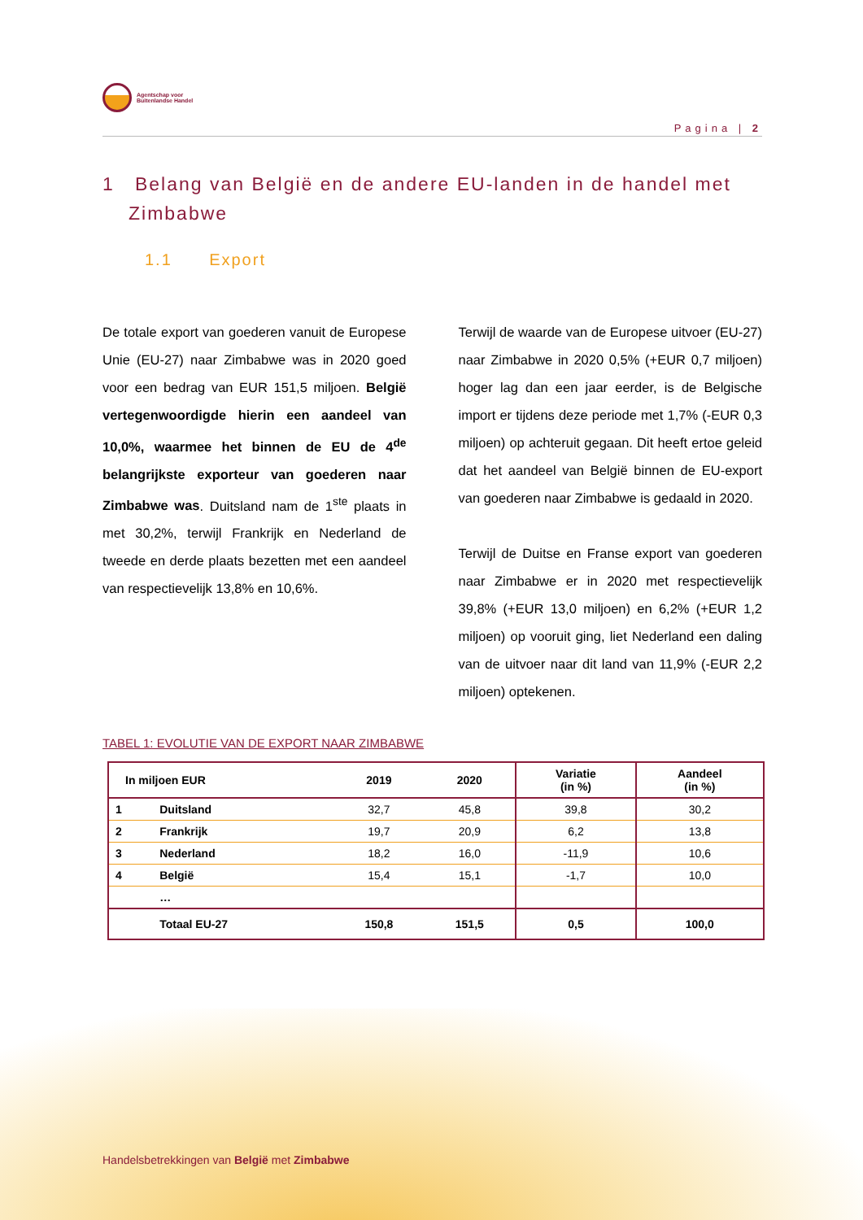Agentschap voor
Buitenlandse Handel
Pagina | 2
1 Belang van België en de andere EU-landen in de handel met Zimbabwe
1.1 Export
De totale export van goederen vanuit de Europese Unie (EU-27) naar Zimbabwe was in 2020 goed voor een bedrag van EUR 151,5 miljoen. België vertegenwoordigde hierin een aandeel van 10,0%, waarmee het binnen de EU de 4<sup>de</sup> belangrijkste exporteur van goederen naar Zimbabwe was. Duitsland nam de 1<sup>ste</sup> plaats in met 30,2%, terwijl Frankrijk en Nederland de tweede en derde plaats bezetten met een aandeel van respectievelijk 13,8% en 10,6%.
Terwijl de waarde van de Europese uitvoer (EU-27) naar Zimbabwe in 2020 0,5% (+EUR 0,7 miljoen) hoger lag dan een jaar eerder, is de Belgische import er tijdens deze periode met 1,7% (-EUR 0,3 miljoen) op achteruit gegaan. Dit heeft ertoe geleid dat het aandeel van België binnen de EU-export van goederen naar Zimbabwe is gedaald in 2020.
Terwijl de Duitse en Franse export van goederen naar Zimbabwe er in 2020 met respectievelijk 39,8% (+EUR 13,0 miljoen) en 6,2% (+EUR 1,2 miljoen) op vooruit ging, liet Nederland een daling van de uitvoer naar dit land van 11,9% (-EUR 2,2 miljoen) optekenen.
TABEL 1: EVOLUTIE VAN DE EXPORT NAAR ZIMBABWE
| In miljoen EUR | | 2019 | 2020 | Variatie (in %) | Aandeel (in %) |
| --- | --- | --- | --- | --- | --- |
| 1 | Duitsland | 32,7 | 45,8 | 39,8 | 30,2 |
| 2 | Frankrijk | 19,7 | 20,9 | 6,2 | 13,8 |
| 3 | Nederland | 18,2 | 16,0 | -11,9 | 10,6 |
| 4 | België | 15,4 | 15,1 | -1,7 | 10,0 |
| | … | | | | |
| | Totaal EU-27 | 150,8 | 151,5 | 0,5 | 100,0 |
Handelsbetrekkingen van België met Zimbabwe